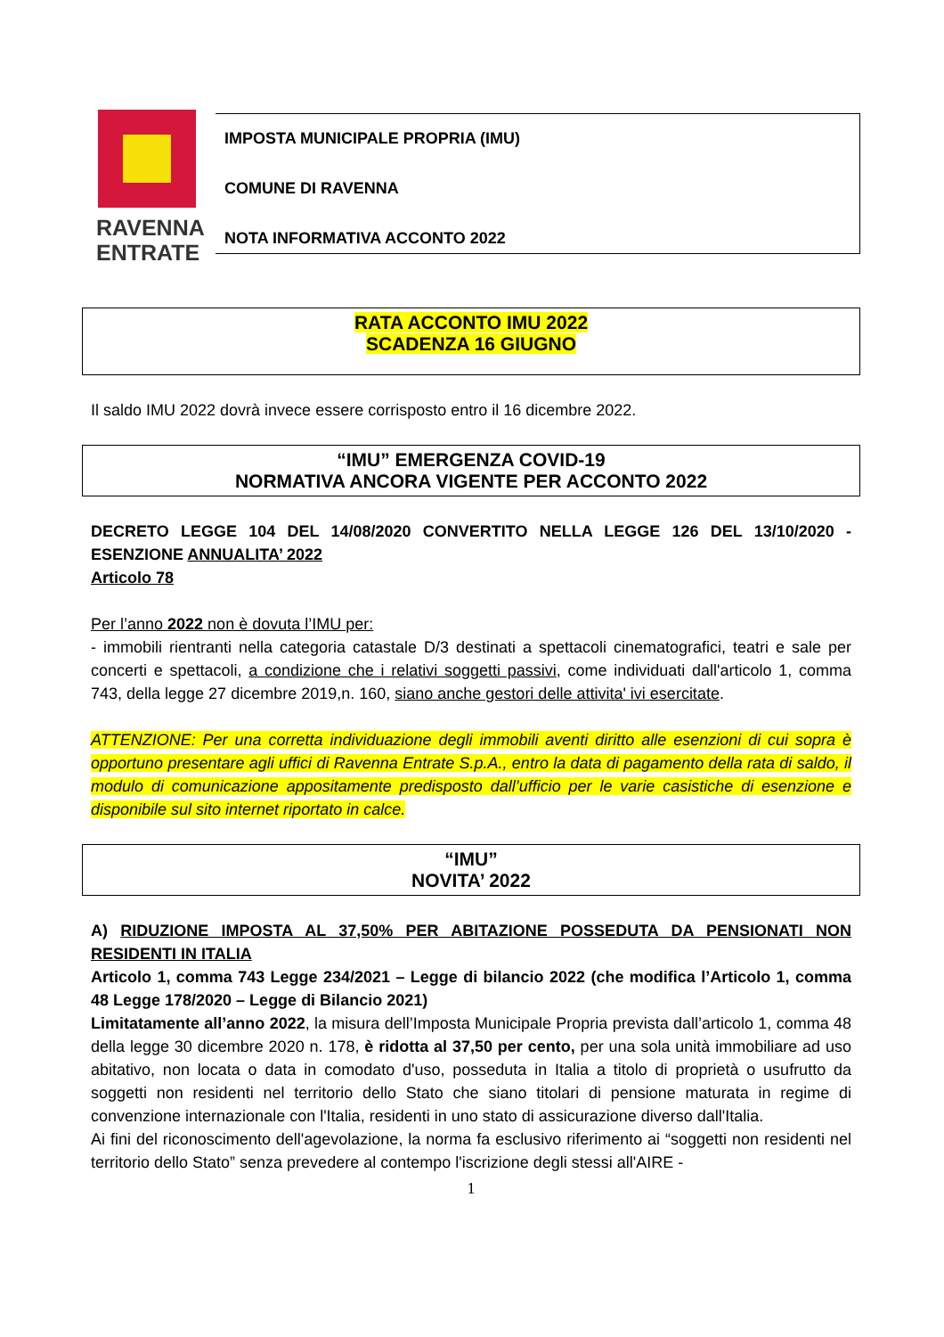RAVENNA
ENTRATE
IMPOSTA MUNICIPALE PROPRIA (IMU)
COMUNE DI RAVENNA
NOTA INFORMATIVA ACCONTO 2022
RATA ACCONTO IMU 2022
SCADENZA 16 GIUGNO
Il saldo IMU 2022 dovrà invece essere corrisposto entro il 16 dicembre 2022.
“IMU” EMERGENZA COVID-19
NORMATIVA ANCORA VIGENTE PER ACCONTO 2022
DECRETO LEGGE 104 DEL 14/08/2020 CONVERTITO NELLA LEGGE 126 DEL 13/10/2020 - ESENZIONE ANNUALITA’ 2022
Articolo 78
Per l’anno 2022 non è dovuta l’IMU per:
- immobili rientranti nella categoria catastale D/3 destinati a spettacoli cinematografici, teatri e sale per concerti e spettacoli, a condizione che i relativi soggetti passivi, come individuati dall'articolo 1, comma 743, della legge 27 dicembre 2019,n. 160, siano anche gestori delle attivita' ivi esercitate.
ATTENZIONE: Per una corretta individuazione degli immobili aventi diritto alle esenzioni di cui sopra è opportuno presentare agli uffici di Ravenna Entrate S.p.A., entro la data di pagamento della rata di saldo, il modulo di comunicazione appositamente predisposto dall’ufficio per le varie casistiche di esenzione e disponibile sul sito internet riportato in calce.
“IMU”
NOVITA’ 2022
A) RIDUZIONE IMPOSTA AL 37,50% PER ABITAZIONE POSSEDUTA DA PENSIONATI NON RESIDENTI IN ITALIA
Articolo 1, comma 743 Legge 234/2021 – Legge di bilancio 2022 (che modifica l’Articolo 1, comma 48 Legge 178/2020 – Legge di Bilancio 2021)
Limitatamente all’anno 2022, la misura dell’Imposta Municipale Propria prevista dall’articolo 1, comma 48 della legge 30 dicembre 2020 n. 178, è ridotta al 37,50 per cento, per una sola unità immobiliare ad uso abitativo, non locata o data in comodato d'uso, posseduta in Italia a titolo di proprietà o usufrutto da soggetti non residenti nel territorio dello Stato che siano titolari di pensione maturata in regime di convenzione internazionale con l'Italia, residenti in uno stato di assicurazione diverso dall'Italia.
Ai fini del riconoscimento dell'agevolazione, la norma fa esclusivo riferimento ai “soggetti non residenti nel territorio dello Stato” senza prevedere al contempo l'iscrizione degli stessi all'AIRE -
1